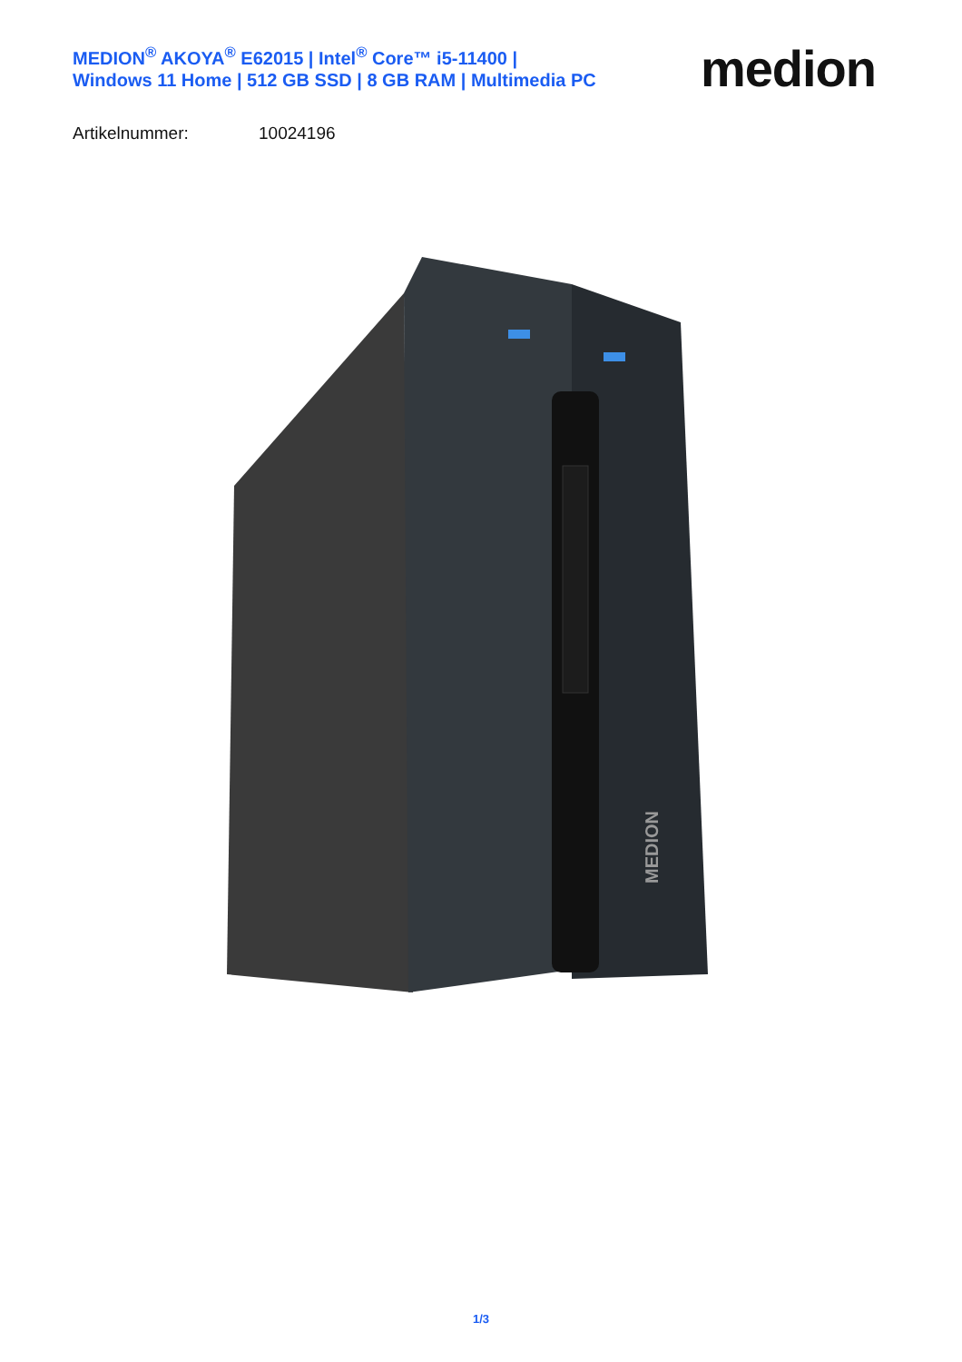MEDION<sup>®</sup> AKOYA<sup>®</sup> E62015 | Intel<sup>®</sup> Core™ i5-11400 |
Windows 11 Home | 512 GB SSD | 8 GB RAM | Multimedia PC
medion
Artikelnummer: 10024196
MEDION
1/3